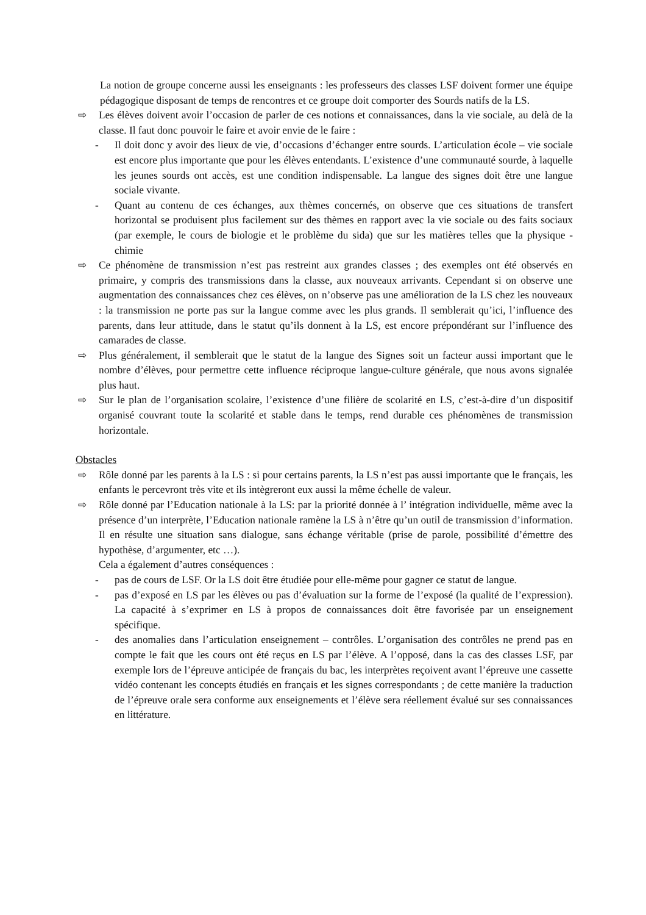La notion de groupe concerne aussi les enseignants : les professeurs des classes LSF doivent former une équipe pédagogique disposant de temps de rencontres et ce groupe doit comporter des Sourds natifs de la LS.
⇨ Les élèves doivent avoir l’occasion de parler de ces notions et connaissances, dans la vie sociale, au delà de la classe. Il faut donc pouvoir le faire et avoir envie de le faire :
- Il doit donc y avoir des lieux de vie, d’occasions d’échanger entre sourds. L’articulation école – vie sociale est encore plus importante que pour les élèves entendants. L’existence d’une communauté sourde, à laquelle les jeunes sourds ont accès, est une condition indispensable. La langue des signes doit être une langue sociale vivante.
- Quant au contenu de ces échanges, aux thèmes concernés, on observe que ces situations de transfert horizontal se produisent plus facilement sur des thèmes en rapport avec la vie sociale ou des faits sociaux (par exemple, le cours de biologie et le problème du sida) que sur les matières telles que la physique - chimie
⇨ Ce phénomène de transmission n’est pas restreint aux grandes classes ; des exemples ont été observés en primaire, y compris des transmissions dans la classe, aux nouveaux arrivants. Cependant si on observe une augmentation des connaissances chez ces élèves, on n’observe pas une amélioration de la LS chez les nouveaux : la transmission ne porte pas sur la langue comme avec les plus grands. Il semblerait qu’ici, l’influence des parents, dans leur attitude, dans le statut qu’ils donnent à la LS, est encore prépondérant sur l’influence des camarades de classe.
⇨ Plus généralement, il semblerait que le statut de la langue des Signes soit un facteur aussi important que le nombre d’élèves, pour permettre cette influence réciproque langue-culture générale, que nous avons signalée plus haut.
⇨ Sur le plan de l’organisation scolaire, l’existence d’une filière de scolarité en LS, c’est-à-dire d’un dispositif organisé couvrant toute la scolarité et stable dans le temps, rend durable ces phénomènes de transmission horizontale.
Obstacles
⇨ Rôle donné par les parents à la LS : si pour certains parents, la LS n’est pas aussi importante que le français, les enfants le percevront très vite et ils intègreront eux aussi la même échelle de valeur.
⇨ Rôle donné par l’Education nationale à la LS: par la priorité donnée à l’ intégration individuelle, même avec la présence d’un interprète, l’Education nationale ramène la LS à n’être qu’un outil de transmission d’information. Il en résulte une situation sans dialogue, sans échange véritable (prise de parole, possibilité d’émettre des hypothèse, d’argumenter, etc …).
Cela a également d’autres conséquences :
- pas de cours de LSF. Or la LS doit être étudiée pour elle-même pour gagner ce statut de langue.
- pas d’exposé en LS par les élèves ou pas d’évaluation sur la forme de l’exposé (la qualité de l’expression). La capacité à s’exprimer en LS à propos de connaissances doit être favorisée par un enseignement spécifique.
- des anomalies dans l’articulation enseignement – contrôles. L’organisation des contrôles ne prend pas en compte le fait que les cours ont été reçus en LS par l’élève. A l’opposé, dans la cas des classes LSF, par exemple lors de l’épreuve anticipée de français du bac, les interprètes reçoivent avant l’épreuve une cassette vidéo contenant les concepts étudiés en français et les signes correspondants ; de cette manière la traduction de l’épreuve orale sera conforme aux enseignements et l’élève sera réellement évalué sur ses connaissances en littérature.